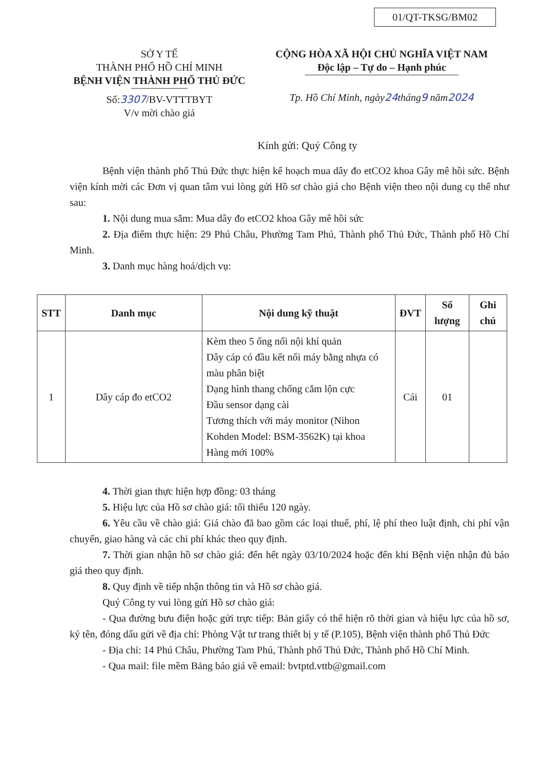01/QT-TKSG/BM02
SỞ Y TẾ
THÀNH PHỐ HỒ CHÍ MINH
BỆNH VIỆN THÀNH PHỐ THỦ ĐỨC
Số:3307/BV-VTTTBYT
V/v mời chào giá
CỘNG HÒA XÃ HỘI CHỦ NGHĨA VIỆT NAM
Độc lập – Tự do – Hạnh phúc
Tp. Hồ Chí Minh, ngày24tháng9 năm2024
Kính gửi: Quý Công ty
Bệnh viện thành phố Thủ Đức thực hiện kế hoạch mua dây đo etCO2 khoa Gây mê hồi sức. Bệnh viện kính mời các Đơn vị quan tâm vui lòng gửi Hồ sơ chào giá cho Bệnh viện theo nội dung cụ thể như sau:
1. Nội dung mua sắm: Mua dây đo etCO2 khoa Gây mê hồi sức
2. Địa điểm thực hiện: 29 Phú Châu, Phường Tam Phú, Thành phố Thủ Đức, Thành phố Hồ Chí Minh.
3. Danh mục hàng hoá/dịch vụ:
| STT | Danh mục | Nội dung kỹ thuật | ĐVT | Số lượng | Ghi chú |
| --- | --- | --- | --- | --- | --- |
| 1 | Dây cáp đo etCO2 | Kèm theo 5 ống nối nội khí quản Dây cáp có đầu kết nối máy bằng nhựa có màu phân biệt Dạng hình thang chống cắm lộn cực Đầu sensor dạng cài Tương thích với máy monitor (Nihon Kohden Model: BSM-3562K) tại khoa Hàng mới 100% | Cái | 01 | |
4. Thời gian thực hiện hợp đồng: 03 tháng
5. Hiệu lực của Hồ sơ chào giá: tối thiểu 120 ngày.
6. Yêu cầu về chào giá: Giá chào đã bao gồm các loại thuế, phí, lệ phí theo luật định, chi phí vận chuyển, giao hàng và các chi phí khác theo quy định.
7. Thời gian nhận hồ sơ chào giá: đến hết ngày 03/10/2024 hoặc đến khi Bệnh viện nhận đủ báo giá theo quy định.
8. Quy định về tiếp nhận thông tin và Hồ sơ chào giá.
Quý Công ty vui lòng gửi Hồ sơ chào giá:
- Qua đường bưu điện hoặc gửi trực tiếp: Bản giấy có thể hiện rõ thời gian và hiệu lực của hồ sơ, ký tên, đóng dấu gửi về địa chỉ: Phòng Vật tư trang thiết bị y tế (P.105), Bệnh viện thành phố Thủ Đức
- Địa chỉ: 14 Phú Châu, Phường Tam Phú, Thành phố Thủ Đức, Thành phố Hồ Chí Minh.
- Qua mail: file mềm Bảng báo giá về email: bvtptd.vttb@gmail.com